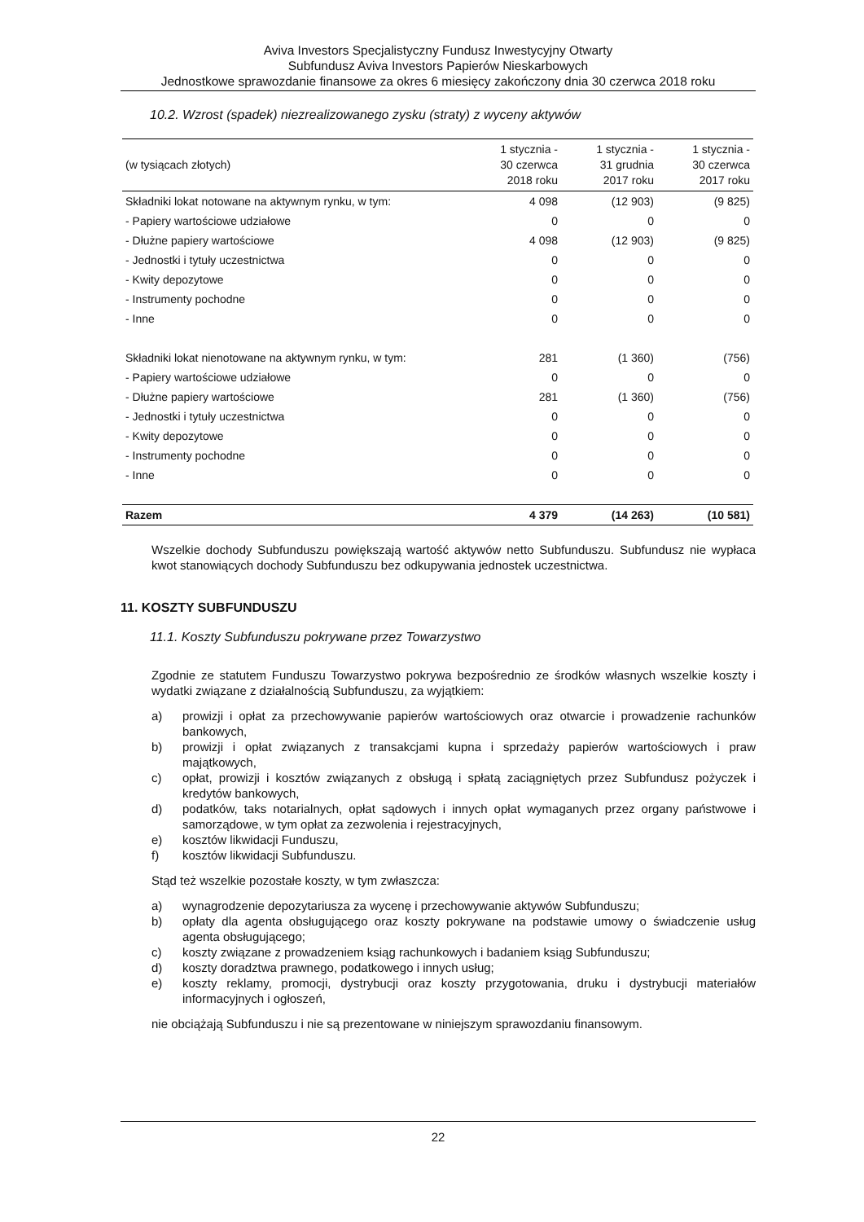Aviva Investors Specjalistyczny Fundusz Inwestycyjny Otwarty
Subfundusz Aviva Investors Papierów Nieskarbowych
Jednostkowe sprawozdanie finansowe za okres 6 miesięcy zakończony dnia 30 czerwca 2018 roku
10.2. Wzrost (spadek) niezrealizowanego zysku (straty) z wyceny aktywów
| (w tysiącach złotych) | 1 stycznia - 30 czerwca 2018 roku | 1 stycznia - 31 grudnia 2017 roku | 1 stycznia - 30 czerwca 2017 roku |
| --- | --- | --- | --- |
| Składniki lokat notowane na aktywnym rynku, w tym: | 4 098 | (12 903) | (9 825) |
| - Papiery wartościowe udziałowe | 0 | 0 | 0 |
| - Dłużne papiery wartościowe | 4 098 | (12 903) | (9 825) |
| - Jednostki i tytuły uczestnictwa | 0 | 0 | 0 |
| - Kwity depozytowe | 0 | 0 | 0 |
| - Instrumenty pochodne | 0 | 0 | 0 |
| - Inne | 0 | 0 | 0 |
| Składniki lokat nienotowane na aktywnym rynku, w tym: | 281 | (1 360) | (756) |
| - Papiery wartościowe udziałowe | 0 | 0 | 0 |
| - Dłużne papiery wartościowe | 281 | (1 360) | (756) |
| - Jednostki i tytuły uczestnictwa | 0 | 0 | 0 |
| - Kwity depozytowe | 0 | 0 | 0 |
| - Instrumenty pochodne | 0 | 0 | 0 |
| - Inne | 0 | 0 | 0 |
| Razem | 4 379 | (14 263) | (10 581) |
Wszelkie dochody Subfunduszu powiększają wartość aktywów netto Subfunduszu. Subfundusz nie wypłaca kwot stanowiących dochody Subfunduszu bez odkupywania jednostek uczestnictwa.
11. KOSZTY SUBFUNDUSZU
11.1. Koszty Subfunduszu pokrywane przez Towarzystwo
Zgodnie ze statutem Funduszu Towarzystwo pokrywa bezpośrednio ze środków własnych wszelkie koszty i wydatki związane z działalnością Subfunduszu, za wyjątkiem:
a) prowizji i opłat za przechowywanie papierów wartościowych oraz otwarcie i prowadzenie rachunków bankowych,
b) prowizji i opłat związanych z transakcjami kupna i sprzedaży papierów wartościowych i praw majątkowych,
c) opłat, prowizji i kosztów związanych z obsługą i spłatą zaciągniętych przez Subfundusz pożyczek i kredytów bankowych,
d) podatków, taks notarialnych, opłat sądowych i innych opłat wymaganych przez organy państwowe i samorządowe, w tym opłat za zezwolenia i rejestracyjnych,
e) kosztów likwidacji Funduszu,
f) kosztów likwidacji Subfunduszu.
Stąd też wszelkie pozostałe koszty, w tym zwłaszcza:
a) wynagrodzenie depozytariusza za wycenę i przechowywanie aktywów Subfunduszu;
b) opłaty dla agenta obsługującego oraz koszty pokrywane na podstawie umowy o świadczenie usług agenta obsługującego;
c) koszty związane z prowadzeniem ksiąg rachunkowych i badaniem ksiąg Subfunduszu;
d) koszty doradztwa prawnego, podatkowego i innych usług;
e) koszty reklamy, promocji, dystrybucji oraz koszty przygotowania, druku i dystrybucji materiałów informacyjnych i ogłoszeń,
nie obciążają Subfunduszu i nie są prezentowane w niniejszym sprawozdaniu finansowym.
22